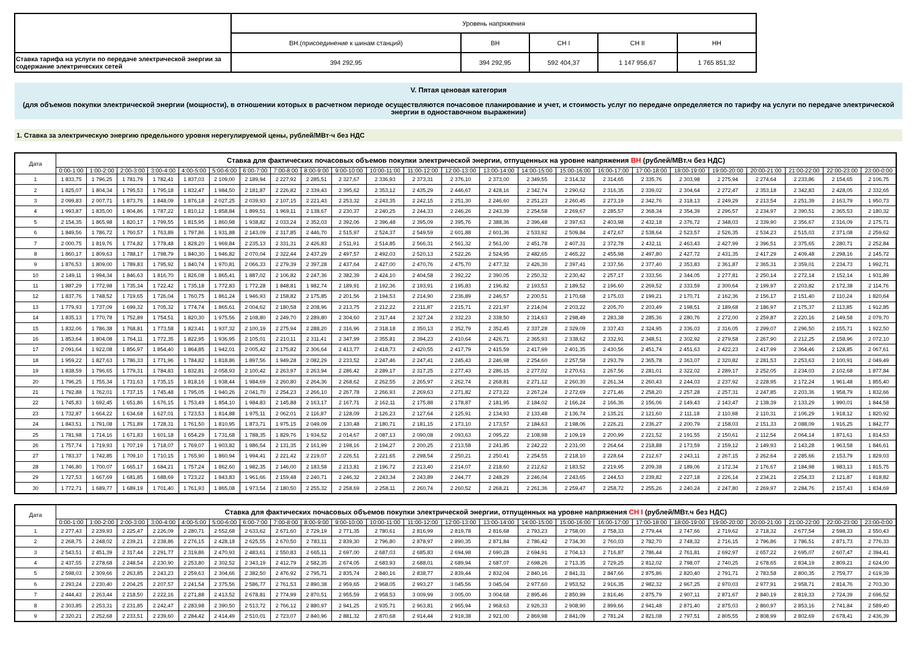| | Уровень напряжения | | | | |
| | ВН.(присоединение к шинам станций) | ВН | СН I | СН II | НН |
| Ставка тарифа на услуги по передаче электрической энергии за содержание электрических сетей | 394 292,95 | 394 292,95 | 592 404,37 | 1 147 956,67 | 1 765 851,32 |
V. Пятая ценовая категория
(для объемов покупки электрической энергии (мощности), в отношении которых в расчетном периоде осуществляются почасовое планирование и учет, и стоимость услуг по передаче определяется по тарифу на услуги по передаче электрической энергии в одноставочном выражении)
1. Ставка за электрическую энергию предельного уровня нерегулируемой цены, рублей/МВт·ч без НДС
| Дата | Ставка для фактических почасовых объемов покупки электрической энергии, отпущенных на уровне напряжения ВН (рублей/МВт.ч без НДС) | | | | | | | | | | | | | | | | | | | | | | | |
| --- | --- | --- | --- | --- | --- | --- | --- | --- | --- | --- | --- | --- | --- | --- | --- | --- | --- | --- | --- | --- | --- | --- | --- | --- |
| | 0:00-1:00 | 1:00-2:00 | 2:00-3:00 | 3:00-4:00 | 4:00-5:00 | 5:00-6:00 | 6:00-7:00 | 7:00-8:00 | 8:00-9:00 | 9:00-10:00 | 10:00-11:00 | 11:00-12:00 | 12:00-13:00 | 13:00-14:00 | 14:00-15:00 | 15:00-16:00 | 16:00-17:00 | 17:00-18:00 | 18:00-19:00 | 19:00-20:00 | 20:00-21:00 | 21:00-22:00 | 22:00-23:00 | 23:00-0:00 |
| 1 | 1 833,75 | 1 796,25 | 1 781,79 | 1 782,41 | 1 837,03 | 2 109,00 | 2 189,94 | 2 227,92 | 2 285,51 | 2 327,67 | 2 336,93 | 2 373,31 | 2 376,10 | 2 373,00 | 2 349,55 | 2 314,32 | 2 314,65 | 2 335,76 | 2 303,98 | 2 275,94 | 2 274,64 | 2 233,86 | 2 154,65 | 2 106,75 |
| 2 | 1 825,07 | 1 804,34 | 1 795,53 | 1 795,18 | 1 832,47 | 1 984,50 | 2 181,87 | 2 226,82 | 2 339,43 | 2 395,62 | 2 353,12 | 2 435,29 | 2 446,67 | 2 428,16 | 2 342,74 | 2 290,62 | 2 316,35 | 2 339,02 | 2 304,64 | 2 272,47 | 2 353,18 | 2 342,83 | 2 428,05 | 2 332,65 |
| 3 | 2 099,83 | 2 007,71 | 1 873,76 | 1 848,09 | 1 876,18 | 2 027,25 | 2 039,93 | 2 107,15 | 2 221,43 | 2 253,32 | 2 243,35 | 2 242,15 | 2 251,30 | 2 246,60 | 2 251,23 | 2 260,45 | 2 273,19 | 2 342,76 | 2 318,13 | 2 249,29 | 2 213,54 | 2 251,39 | 2 163,79 | 1 950,73 |
| 4 | 1 993,87 | 1 835,00 | 1 804,86 | 1 787,22 | 1 810,12 | 1 858,84 | 1 899,51 | 1 969,11 | 2 138,67 | 2 230,37 | 2 240,25 | 2 244,33 | 2 246,26 | 2 243,39 | 2 254,58 | 2 269,67 | 2 285,57 | 2 368,34 | 2 354,39 | 2 296,57 | 2 234,97 | 2 390,51 | 2 365,53 | 2 180,32 |
| 5 | 2 154,35 | 1 865,98 | 1 820,17 | 1 799,55 | 1 815,95 | 1 860,98 | 1 938,82 | 2 033,24 | 2 352,03 | 2 392,06 | 2 396,48 | 2 395,09 | 2 395,76 | 2 388,36 | 2 396,48 | 2 397,63 | 2 403,98 | 2 432,18 | 2 376,72 | 2 348,03 | 2 339,90 | 2 356,67 | 2 316,09 | 2 175,71 |
| 6 | 1 849,56 | 1 786,72 | 1 760,57 | 1 763,89 | 1 797,86 | 1 931,88 | 2 143,09 | 2 317,85 | 2 446,70 | 2 515,97 | 2 524,37 | 2 549,59 | 2 601,88 | 2 601,36 | 2 533,92 | 2 509,84 | 2 472,67 | 2 538,64 | 2 523,57 | 2 526,35 | 2 534,23 | 2 515,03 | 2 371,08 | 2 259,62 |
| 7 | 2 000,75 | 1 819,76 | 1 774,82 | 1 778,48 | 1 828,20 | 1 969,84 | 2 235,13 | 2 331,31 | 2 426,83 | 2 511,91 | 2 514,85 | 2 566,31 | 2 561,32 | 2 561,00 | 2 451,78 | 2 407,31 | 2 372,78 | 2 432,11 | 2 463,43 | 2 427,99 | 2 396,51 | 2 375,65 | 2 280,71 | 2 252,84 |
| 8 | 1 860,17 | 1 809,63 | 1 788,17 | 1 798,79 | 1 840,30 | 1 946,82 | 2 070,04 | 2 322,44 | 2 437,29 | 2 497,57 | 2 492,03 | 2 520,13 | 2 522,26 | 2 524,95 | 2 482,65 | 2 465,22 | 2 455,98 | 2 497,80 | 2 427,72 | 2 431,35 | 2 417,29 | 2 409,48 | 2 298,16 | 2 145,72 |
| 9 | 1 876,53 | 1 809,00 | 1 789,83 | 1 795,92 | 1 840,74 | 1 970,81 | 2 066,33 | 2 279,39 | 2 397,28 | 2 437,64 | 2 427,00 | 2 470,76 | 2 475,70 | 2 477,32 | 2 426,30 | 2 397,41 | 2 337,56 | 2 377,40 | 2 353,83 | 2 361,87 | 2 365,31 | 2 359,01 | 2 234,73 | 1 992,71 |
| 10 | 2 149,11 | 1 994,34 | 1 846,63 | 1 816,70 | 1 826,08 | 1 865,41 | 1 887,02 | 2 106,82 | 2 247,36 | 2 382,39 | 2 424,10 | 2 404,58 | 2 392,22 | 2 390,05 | 2 250,32 | 2 230,42 | 2 257,17 | 2 333,56 | 2 344,05 | 2 277,81 | 2 250,14 | 2 272,14 | 2 152,14 | 1 931,89 |
| 11 | 1 887,29 | 1 772,98 | 1 735,34 | 1 722,42 | 1 735,18 | 1 772,83 | 1 772,28 | 1 848,81 | 1 982,74 | 2 189,91 | 2 192,36 | 2 193,91 | 2 195,83 | 2 196,82 | 2 193,53 | 2 189,52 | 2 196,60 | 2 269,52 | 2 333,59 | 2 300,64 | 2 199,97 | 2 203,82 | 2 172,38 | 2 114,76 |
| 12 | 1 837,76 | 1 748,52 | 1 719,65 | 1 726,04 | 1 760,75 | 1 861,24 | 1 946,93 | 2 158,82 | 2 175,85 | 2 201,56 | 2 194,53 | 2 214,90 | 2 236,89 | 2 246,57 | 2 200,51 | 2 170,68 | 2 175,03 | 2 199,21 | 2 170,71 | 2 162,36 | 2 156,17 | 2 151,40 | 2 110,24 | 1 820,64 |
| 13 | 1 779,93 | 1 737,09 | 1 699,32 | 1 705,32 | 1 774,74 | 1 865,61 | 2 004,62 | 2 180,58 | 2 208,96 | 2 213,75 | 2 212,22 | 2 211,87 | 2 215,71 | 2 221,97 | 2 214,04 | 2 203,22 | 2 205,70 | 2 203,49 | 2 198,51 | 2 189,68 | 2 186,97 | 2 175,37 | 2 113,85 | 1 912,85 |
| 14 | 1 835,13 | 1 770,78 | 1 752,89 | 1 754,51 | 1 820,30 | 1 975,56 | 2 108,80 | 2 249,70 | 2 289,80 | 2 304,60 | 2 317,44 | 2 327,24 | 2 332,23 | 2 338,50 | 2 314,63 | 2 298,49 | 2 283,38 | 2 285,36 | 2 280,76 | 2 272,00 | 2 259,87 | 2 220,16 | 2 149,58 | 2 079,70 |
| 15 | 1 832,06 | 1 786,38 | 1 768,81 | 1 773,58 | 1 823,41 | 1 937,32 | 2 100,19 | 2 275,94 | 2 288,20 | 2 316,96 | 2 318,18 | 2 350,13 | 2 352,79 | 2 352,45 | 2 337,28 | 2 329,09 | 2 337,43 | 2 324,95 | 2 336,03 | 2 316,05 | 2 299,07 | 2 296,50 | 2 155,71 | 1 922,50 |
| 16 | 1 853,64 | 1 804,08 | 1 764,11 | 1 772,35 | 1 822,95 | 1 936,95 | 2 105,01 | 2 210,11 | 2 311,41 | 2 347,99 | 2 355,81 | 2 394,23 | 2 410,64 | 2 426,71 | 2 365,93 | 2 338,62 | 2 332,91 | 2 348,51 | 2 302,92 | 2 279,58 | 2 267,90 | 2 212,25 | 2 158,96 | 2 072,10 |
| 17 | 2 091,64 | 1 922,08 | 1 856,97 | 1 854,40 | 1 864,85 | 1 942,01 | 2 005,42 | 2 175,82 | 2 306,64 | 2 413,77 | 2 418,73 | 2 420,55 | 2 417,79 | 2 415,59 | 2 417,99 | 2 401,35 | 2 430,56 | 2 451,74 | 2 451,63 | 2 422,23 | 2 417,99 | 2 364,46 | 2 128,85 | 2 067,61 |
| 18 | 1 959,22 | 1 827,63 | 1 786,33 | 1 771,96 | 1 784,82 | 1 818,86 | 1 897,56 | 1 949,28 | 2 082,29 | 2 233,52 | 2 247,46 | 2 247,41 | 2 245,43 | 2 246,98 | 2 254,60 | 2 257,58 | 2 293,79 | 2 365,78 | 2 363,07 | 2 320,82 | 2 281,53 | 2 253,63 | 2 100,91 | 2 049,49 |
| 19 | 1 838,59 | 1 796,65 | 1 779,31 | 1 784,83 | 1 832,81 | 2 058,93 | 2 100,42 | 2 263,97 | 2 263,94 | 2 286,42 | 2 289,17 | 2 317,25 | 2 277,43 | 2 286,15 | 2 277,02 | 2 270,61 | 2 267,56 | 2 281,01 | 2 322,02 | 2 289,17 | 2 252,05 | 2 234,03 | 2 102,68 | 1 877,84 |
| 20 | 1 796,25 | 1 755,34 | 1 731,63 | 1 735,15 | 1 818,16 | 1 938,44 | 1 984,69 | 2 260,80 | 2 264,36 | 2 268,62 | 2 262,55 | 2 265,97 | 2 262,74 | 2 268,81 | 2 271,12 | 2 260,30 | 2 261,34 | 2 260,43 | 2 244,03 | 2 237,92 | 2 228,95 | 2 172,24 | 1 961,48 | 1 855,40 |
| 21 | 1 792,88 | 1 762,01 | 1 737,15 | 1 745,48 | 1 795,05 | 1 940,26 | 2 041,70 | 2 254,23 | 2 266,10 | 2 267,78 | 2 266,93 | 2 269,63 | 2 271,82 | 2 273,22 | 2 267,24 | 2 272,69 | 2 271,46 | 2 258,20 | 2 257,28 | 2 257,31 | 2 247,85 | 2 203,36 | 1 958,79 | 1 832,66 |
| 22 | 1 745,83 | 1 692,45 | 1 651,86 | 1 676,15 | 1 753,49 | 1 854,10 | 1 984,83 | 2 145,88 | 2 163,17 | 2 167,71 | 2 162,11 | 2 175,88 | 2 178,87 | 2 181,95 | 2 184,02 | 2 166,24 | 2 166,36 | 2 156,06 | 2 149,43 | 2 143,47 | 2 138,39 | 2 133,29 | 1 990,01 | 1 844,58 |
| 23 | 1 732,87 | 1 664,22 | 1 634,68 | 1 627,01 | 1 723,53 | 1 814,88 | 1 975,11 | 2 062,01 | 2 116,87 | 2 128,09 | 2 126,23 | 2 127,64 | 2 125,91 | 2 134,93 | 2 133,48 | 2 136,74 | 2 135,21 | 2 121,60 | 2 111,18 | 2 110,98 | 2 110,31 | 2 106,29 | 1 918,12 | 1 820,92 |
| 24 | 1 843,51 | 1 791,08 | 1 751,89 | 1 728,31 | 1 761,50 | 1 810,95 | 1 873,71 | 1 975,15 | 2 049,09 | 2 130,48 | 2 180,71 | 2 181,15 | 2 173,10 | 2 173,57 | 2 184,63 | 2 198,06 | 2 226,21 | 2 236,27 | 2 200,79 | 2 158,03 | 2 151,33 | 2 088,09 | 1 916,25 | 1 842,77 |
| 25 | 1 781,98 | 1 714,16 | 1 671,83 | 1 601,18 | 1 654,29 | 1 731,68 | 1 788,35 | 1 829,76 | 1 934,52 | 2 014,67 | 2 087,13 | 2 090,08 | 2 093,63 | 2 095,22 | 2 108,98 | 2 109,19 | 2 200,99 | 2 221,52 | 2 191,55 | 2 150,61 | 2 112,54 | 2 064,14 | 1 871,61 | 1 814,53 |
| 26 | 1 757,74 | 1 719,93 | 1 707,19 | 1 718,07 | 1 769,07 | 1 903,82 | 1 986,54 | 2 131,35 | 2 161,99 | 2 198,16 | 2 194,27 | 2 200,25 | 2 213,58 | 2 241,85 | 2 242,22 | 2 231,00 | 2 264,64 | 2 218,88 | 2 173,59 | 2 159,12 | 2 149,93 | 2 143,28 | 1 963,58 | 1 846,61 |
| 27 | 1 783,37 | 1 742,85 | 1 709,10 | 1 710,15 | 1 765,90 | 1 860,94 | 1 994,41 | 2 221,42 | 2 219,07 | 2 226,51 | 2 221,65 | 2 298,54 | 2 250,21 | 2 250,41 | 2 254,55 | 2 218,10 | 2 228,64 | 2 212,67 | 2 243,11 | 2 267,15 | 2 262,64 | 2 285,66 | 2 153,79 | 1 829,03 |
| 28 | 1 746,80 | 1 700,07 | 1 665,17 | 1 684,21 | 1 757,24 | 1 862,60 | 1 982,35 | 2 146,00 | 2 183,58 | 2 213,81 | 2 196,72 | 2 213,40 | 2 214,07 | 2 218,60 | 2 212,62 | 2 183,52 | 2 219,95 | 2 209,38 | 2 189,06 | 2 172,34 | 2 176,67 | 2 184,98 | 1 983,13 | 1 815,75 |
| 29 | 1 727,53 | 1 667,69 | 1 681,85 | 1 688,69 | 1 723,22 | 1 843,83 | 1 961,66 | 2 159,48 | 2 240,71 | 2 246,32 | 2 243,34 | 2 243,89 | 2 244,77 | 2 248,29 | 2 246,04 | 2 243,65 | 2 244,53 | 2 239,82 | 2 227,18 | 2 226,14 | 2 234,21 | 2 254,33 | 2 121,87 | 1 818,82 |
| 30 | 1 772,71 | 1 689,77 | 1 689,19 | 1 701,40 | 1 761,93 | 1 865,08 | 1 973,54 | 2 180,50 | 2 255,32 | 2 258,69 | 2 258,11 | 2 260,74 | 2 260,52 | 2 268,21 | 2 261,36 | 2 259,47 | 2 258,72 | 2 255,26 | 2 240,24 | 2 247,80 | 2 269,97 | 2 284,76 | 2 157,43 | 1 834,69 |
| Дата | Ставка для фактических почасовых объемов покупки электрической энергии, отпущенных на уровне напряжения СН I (рублей/МВт.ч без НДС) | | | | | | | | | | | | | | | | | | | | | | | |
| --- | --- | --- | --- | --- | --- | --- | --- | --- | --- | --- | --- | --- | --- | --- | --- | --- | --- | --- | --- | --- | --- | --- | --- | --- |
| | 0:00-1:00 | 1:00-2:00 | 2:00-3:00 | 3:00-4:00 | 4:00-5:00 | 5:00-6:00 | 6:00-7:00 | 7:00-8:00 | 8:00-9:00 | 9:00-10:00 | 10:00-11:00 | 11:00-12:00 | 12:00-13:00 | 13:00-14:00 | 14:00-15:00 | 15:00-16:00 | 16:00-17:00 | 17:00-18:00 | 18:00-19:00 | 19:00-20:00 | 20:00-21:00 | 21:00-22:00 | 22:00-23:00 | 23:00-0:00 |
| 1 | 2 277,43 | 2 239,93 | 2 225,47 | 2 226,09 | 2 280,71 | 2 552,68 | 2 633,62 | 2 671,60 | 2 729,19 | 2 771,35 | 2 780,61 | 2 816,99 | 2 819,78 | 2 816,68 | 2 793,23 | 2 758,00 | 2 758,33 | 2 779,44 | 2 747,66 | 2 719,62 | 2 718,32 | 2 677,54 | 2 598,33 | 2 550,43 |
| 2 | 2 268,75 | 2 248,02 | 2 239,21 | 2 238,86 | 2 276,15 | 2 428,18 | 2 625,55 | 2 670,50 | 2 783,11 | 2 839,30 | 2 796,80 | 2 878,97 | 2 890,35 | 2 871,84 | 2 786,42 | 2 734,30 | 2 760,03 | 2 782,70 | 2 748,32 | 2 716,15 | 2 796,86 | 2 786,51 | 2 871,73 | 2 776,33 |
| 3 | 2 543,51 | 2 451,39 | 2 317,44 | 2 291,77 | 2 319,86 | 2 470,93 | 2 483,61 | 2 550,83 | 2 665,11 | 2 697,00 | 2 687,03 | 2 685,83 | 2 694,98 | 2 690,28 | 2 694,91 | 2 704,13 | 2 716,87 | 2 786,44 | 2 761,81 | 2 692,97 | 2 657,22 | 2 695,07 | 2 607,47 | 2 394,41 |
| 4 | 2 437,55 | 2 278,68 | 2 248,54 | 2 230,90 | 2 253,80 | 2 302,52 | 2 343,19 | 2 412,79 | 2 582,35 | 2 674,05 | 2 683,93 | 2 688,01 | 2 689,94 | 2 687,07 | 2 698,26 | 2 713,35 | 2 729,25 | 2 812,02 | 2 798,07 | 2 740,25 | 2 678,65 | 2 834,19 | 2 809,21 | 2 624,00 |
| 5 | 2 598,03 | 2 309,66 | 2 263,85 | 2 243,23 | 2 259,63 | 2 304,66 | 2 382,50 | 2 476,92 | 2 795,71 | 2 835,74 | 2 840,16 | 2 838,77 | 2 839,44 | 2 832,04 | 2 840,16 | 2 841,31 | 2 847,66 | 2 875,86 | 2 820,40 | 2 791,71 | 2 783,58 | 2 800,35 | 2 759,77 | 2 619,39 |
| 6 | 2 293,24 | 2 230,40 | 2 204,25 | 2 207,57 | 2 241,54 | 2 375,56 | 2 586,77 | 2 761,53 | 2 890,38 | 2 959,65 | 2 968,05 | 2 993,27 | 3 045,56 | 3 045,04 | 2 977,60 | 2 953,52 | 2 916,35 | 2 982,32 | 2 967,25 | 2 970,03 | 2 977,91 | 2 958,71 | 2 814,76 | 2 703,30 |
| 7 | 2 444,43 | 2 263,44 | 2 218,50 | 2 222,16 | 2 271,88 | 2 413,52 | 2 678,81 | 2 774,99 | 2 870,51 | 2 955,59 | 2 958,53 | 3 009,99 | 3 005,00 | 3 004,68 | 2 895,46 | 2 850,99 | 2 816,46 | 2 875,79 | 2 907,11 | 2 871,67 | 2 840,19 | 2 819,33 | 2 724,39 | 2 696,52 |
| 8 | 2 303,85 | 2 253,31 | 2 231,85 | 2 242,47 | 2 283,98 | 2 390,50 | 2 513,72 | 2 766,12 | 2 880,97 | 2 941,25 | 2 935,71 | 2 963,81 | 2 965,94 | 2 968,63 | 2 926,33 | 2 908,90 | 2 899,66 | 2 941,48 | 2 871,40 | 2 875,03 | 2 860,97 | 2 853,16 | 2 741,84 | 2 589,40 |
| 9 | 2 320,21 | 2 252,68 | 2 233,51 | 2 239,60 | 2 284,42 | 2 414,49 | 2 510,01 | 2 723,07 | 2 840,96 | 2 881,32 | 2 870,68 | 2 914,44 | 2 919,38 | 2 921,00 | 2 869,98 | 2 841,09 | 2 781,24 | 2 821,08 | 2 797,51 | 2 805,55 | 2 808,99 | 2 802,69 | 2 678,41 | 2 436,39 |